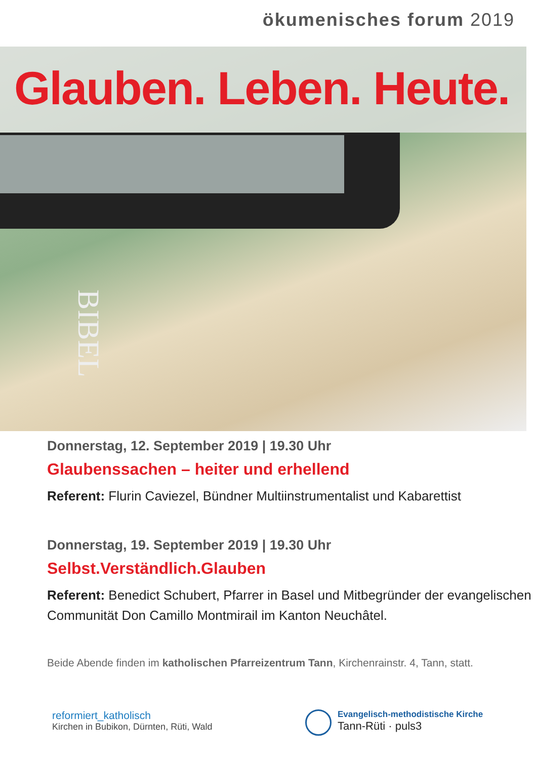ökumenisches forum 2019
Glauben. Leben. Heute.
BIBEL
Donnerstag, 12. September 2019 | 19.30 Uhr
Glaubenssachen – heiter und erhellend
Referent: Flurin Caviezel, Bündner Multiinstrumentalist und Kabarettist
Donnerstag, 19. September 2019 | 19.30 Uhr
Selbst.Verständlich.Glauben
Referent: Benedict Schubert, Pfarrer in Basel und Mitbegründer der evangelischen Communität Don Camillo Montmirail im Kanton Neuchâtel.
Beide Abende finden im katholischen Pfarreizentrum Tann, Kirchenrainstr. 4, Tann, statt.
reformiert_katholisch
Kirchen in Bubikon, Dürnten, Rüti, Wald
Evangelisch-methodistische Kirche
Tann-Rüti · puls3